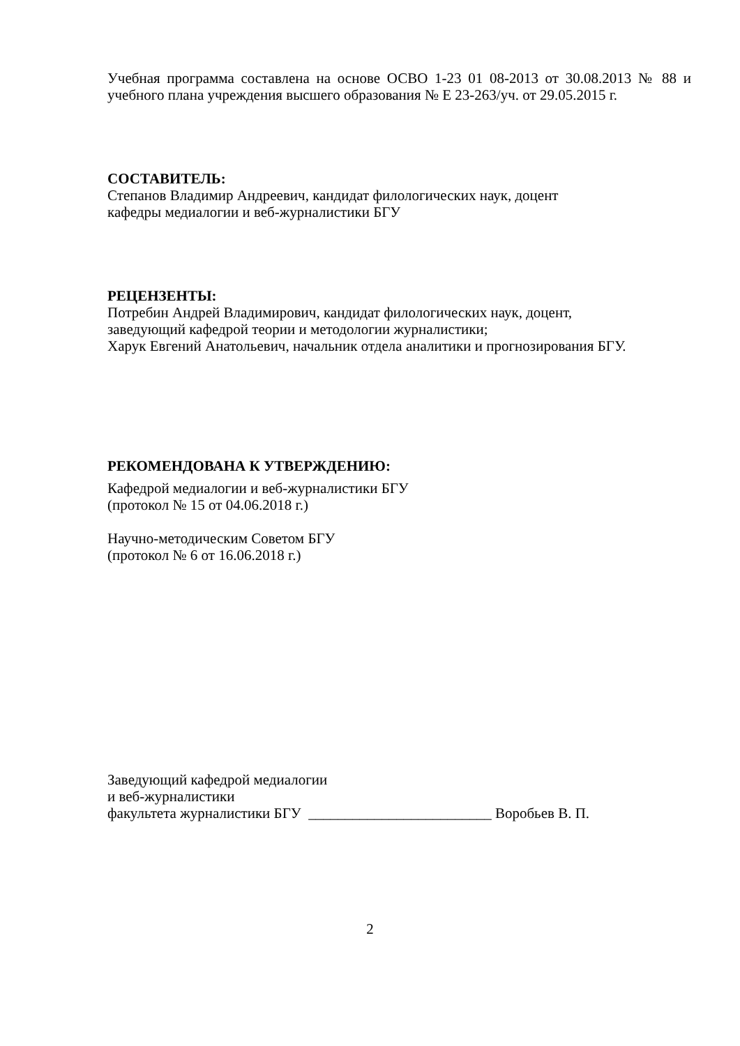Учебная программа составлена на основе ОСВО 1-23 01 08-2013 от 30.08.2013 № 88 и учебного плана учреждения высшего образования № Е 23-263/уч. от 29.05.2015 г.
СОСТАВИТЕЛЬ:
Степанов Владимир Андреевич, кандидат филологических наук, доцент
кафедры медиалогии и веб-журналистики БГУ
РЕЦЕНЗЕНТЫ:
Потребин Андрей Владимирович, кандидат филологических наук, доцент,
заведующий кафедрой теории и методологии журналистики;
Харук Евгений Анатольевич, начальник отдела аналитики и прогнозирования БГУ.
РЕКОМЕНДОВАНА К УТВЕРЖДЕНИЮ:
Кафедрой медиалогии и веб-журналистики БГУ
(протокол № 15 от 04.06.2018 г.)
Научно-методическим Советом БГУ
(протокол № 6 от 16.06.2018 г.)
Заведующий кафедрой медиалогии
и веб-журналистики
факультета журналистики БГУ _________________________ Воробьев В. П.
2